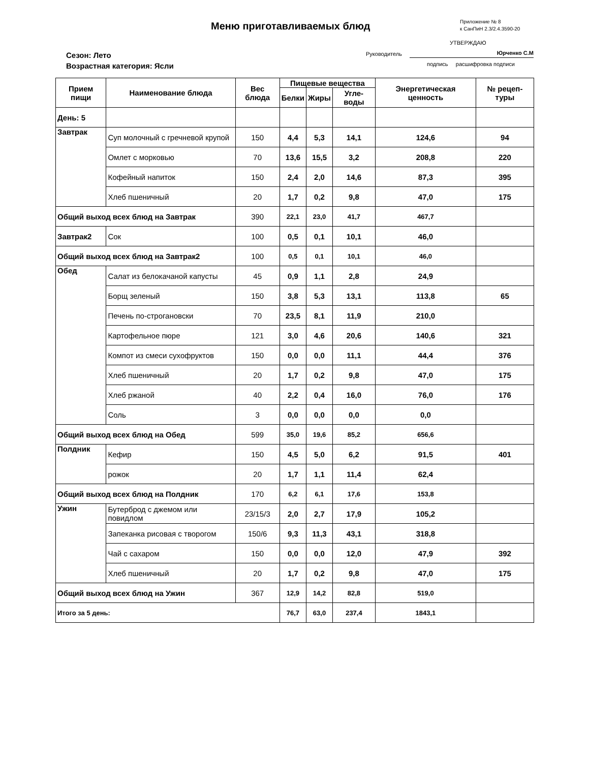Меню приготавливаемых блюд
Приложение № 8
к СанПиН 2.3/2.4.3590-20
УТВЕРЖДАЮ
Сезон: Лето
Возрастная категория: Ясли
Руководитель Юрченко С.М
подпись расшифровка подписи
| Прием пищи | Наименование блюда | Вес блюда | Пищевые вещества | | | Энергетическая ценность | № рецеп-туры |
| --- | --- | --- | --- | --- | --- | --- | --- |
| | | | Белки | Жиры | Угле-воды | | |
| День: 5 | | | | | | | |
| Завтрак | Суп молочный с гречневой крупой | 150 | 4,4 | 5,3 | 14,1 | 124,6 | 94 |
| | Омлет с морковью | 70 | 13,6 | 15,5 | 3,2 | 208,8 | 220 |
| | Кофейный напиток | 150 | 2,4 | 2,0 | 14,6 | 87,3 | 395 |
| | Хлеб пшеничный | 20 | 1,7 | 0,2 | 9,8 | 47,0 | 175 |
| Общий выход всех блюд на Завтрак | | 390 | 22,1 | 23,0 | 41,7 | 467,7 | |
| Завтрак2 | Сок | 100 | 0,5 | 0,1 | 10,1 | 46,0 | |
| Общий выход всех блюд на Завтрак2 | | 100 | 0,5 | 0,1 | 10,1 | 46,0 | |
| Обед | Салат из белокачаной капусты | 45 | 0,9 | 1,1 | 2,8 | 24,9 | |
| | Борщ зеленый | 150 | 3,8 | 5,3 | 13,1 | 113,8 | 65 |
| | Печень по-строгановски | 70 | 23,5 | 8,1 | 11,9 | 210,0 | |
| | Картофельное пюре | 121 | 3,0 | 4,6 | 20,6 | 140,6 | 321 |
| | Компот из смеси сухофруктов | 150 | 0,0 | 0,0 | 11,1 | 44,4 | 376 |
| | Хлеб пшеничный | 20 | 1,7 | 0,2 | 9,8 | 47,0 | 175 |
| | Хлеб ржаной | 40 | 2,2 | 0,4 | 16,0 | 76,0 | 176 |
| | Соль | 3 | 0,0 | 0,0 | 0,0 | 0,0 | |
| Общий выход всех блюд на Обед | | 599 | 35,0 | 19,6 | 85,2 | 656,6 | |
| Полдник | Кефир | 150 | 4,5 | 5,0 | 6,2 | 91,5 | 401 |
| | рожок | 20 | 1,7 | 1,1 | 11,4 | 62,4 | |
| Общий выход всех блюд на Полдник | | 170 | 6,2 | 6,1 | 17,6 | 153,8 | |
| Ужин | Бутерброд с джемом или повидлом | 23/15/3 | 2,0 | 2,7 | 17,9 | 105,2 | |
| | Запеканка рисовая с творогом | 150/6 | 9,3 | 11,3 | 43,1 | 318,8 | |
| | Чай с сахаром | 150 | 0,0 | 0,0 | 12,0 | 47,9 | 392 |
| | Хлеб пшеничный | 20 | 1,7 | 0,2 | 9,8 | 47,0 | 175 |
| Общий выход всех блюд на Ужин | | 367 | 12,9 | 14,2 | 82,8 | 519,0 | |
| Итого за 5 день: | | | 76,7 | 63,0 | 237,4 | 1843,1 | |